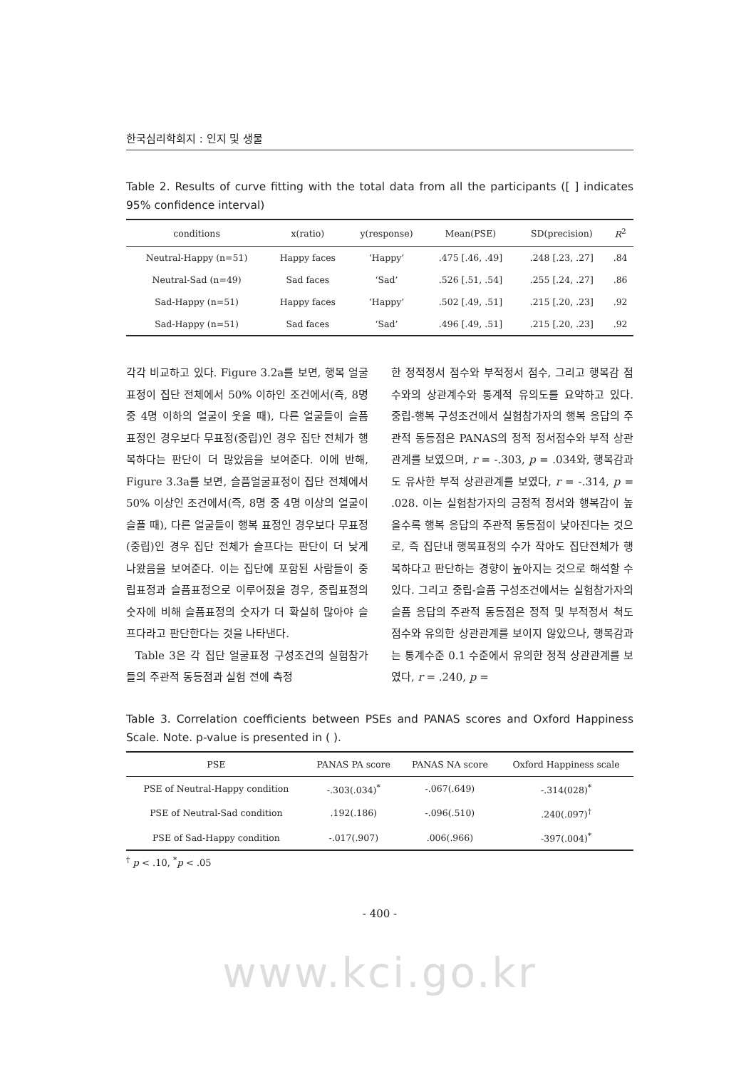한국심리학회지 : 인지 및 생물
Table 2. Results of curve fitting with the total data from all the participants ([ ] indicates 95% confidence interval)
| conditions | x(ratio) | y(response) | Mean(PSE) | SD(precision) | R<sup>2</sup> |
| --- | --- | --- | --- | --- | --- |
| Neutral-Happy (n=51) | Happy faces | ‘Happy’ | .475 [.46, .49] | .248 [.23, .27] | .84 |
| Neutral-Sad (n=49) | Sad faces | ‘Sad’ | .526 [.51, .54] | .255 [.24, .27] | .86 |
| Sad-Happy (n=51) | Happy faces | ‘Happy’ | .502 [.49, .51] | .215 [.20, .23] | .92 |
| Sad-Happy (n=51) | Sad faces | ‘Sad’ | .496 [.49, .51] | .215 [.20, .23] | .92 |
각각 비교하고 있다. Figure 3.2a를 보면, 행복 얼굴표정이 집단 전체에서 50% 이하인 조건에서(즉, 8명 중 4명 이하의 얼굴이 웃을 때), 다른 얼굴들이 슬픔 표정인 경우보다 무표정(중립)인 경우 집단 전체가 행복하다는 판단이 더 많았음을 보여준다. 이에 반해, Figure 3.3a를 보면, 슬픔얼굴표정이 집단 전체에서 50% 이상인 조건에서(즉, 8명 중 4명 이상의 얼굴이 슬플 때), 다른 얼굴들이 행복 표정인 경우보다 무표정(중립)인 경우 집단 전체가 슬프다는 판단이 더 낮게 나왔음을 보여준다. 이는 집단에 포함된 사람들이 중립표정과 슬픔표정으로 이루어졌을 경우, 중립표정의 숫자에 비해 슬픔표정의 숫자가 더 확실히 많아야 슬프다라고 판단한다는 것을 나타낸다.
Table 3은 각 집단 얼굴표정 구성조건의 실험참가들의 주관적 동등점과 실험 전에 측정
한 정적정서 점수와 부적정서 점수, 그리고 행복감 점수와의 상관계수와 통계적 유의도를 요약하고 있다. 중립-행복 구성조건에서 실험참가자의 행복 응답의 주관적 동등점은 PANAS의 정적 정서점수와 부적 상관관계를 보였으며, r = -.303, p = .034와, 행복감과도 유사한 부적 상관관계를 보였다, r = -.314, p = .028. 이는 실험참가자의 긍정적 정서와 행복감이 높을수록 행복 응답의 주관적 동등점이 낮아진다는 것으로, 즉 집단내 행복표정의 수가 작아도 집단전체가 행복하다고 판단하는 경향이 높아지는 것으로 해석할 수 있다. 그리고 중립-슬픔 구성조건에서는 실험참가자의 슬픔 응답의 주관적 동등점은 정적 및 부적정서 척도점수와 유의한 상관관계를 보이지 않았으나, 행복감과는 통계수준 0.1 수준에서 유의한 정적 상관관계를 보였다, r = .240, p =
Table 3. Correlation coefficients between PSEs and PANAS scores and Oxford Happiness Scale. Note. p-value is presented in ( ).
| PSE | PANAS PA score | PANAS NA score | Oxford Happiness scale |
| --- | --- | --- | --- |
| PSE of Neutral-Happy condition | -.303(.034)<sup>*</sup> | -.067(.649) | -.314(028)<sup>*</sup> |
| PSE of Neutral-Sad condition | .192(.186) | -.096(.510) | .240(.097)<sup>†</sup> |
| PSE of Sad-Happy condition | -.017(.907) | .006(.966) | -397(.004)<sup>*</sup> |
<sup>†</sup> p < .10, <sup>*</sup>p < .05
- 400 -
www.kci.go.kr